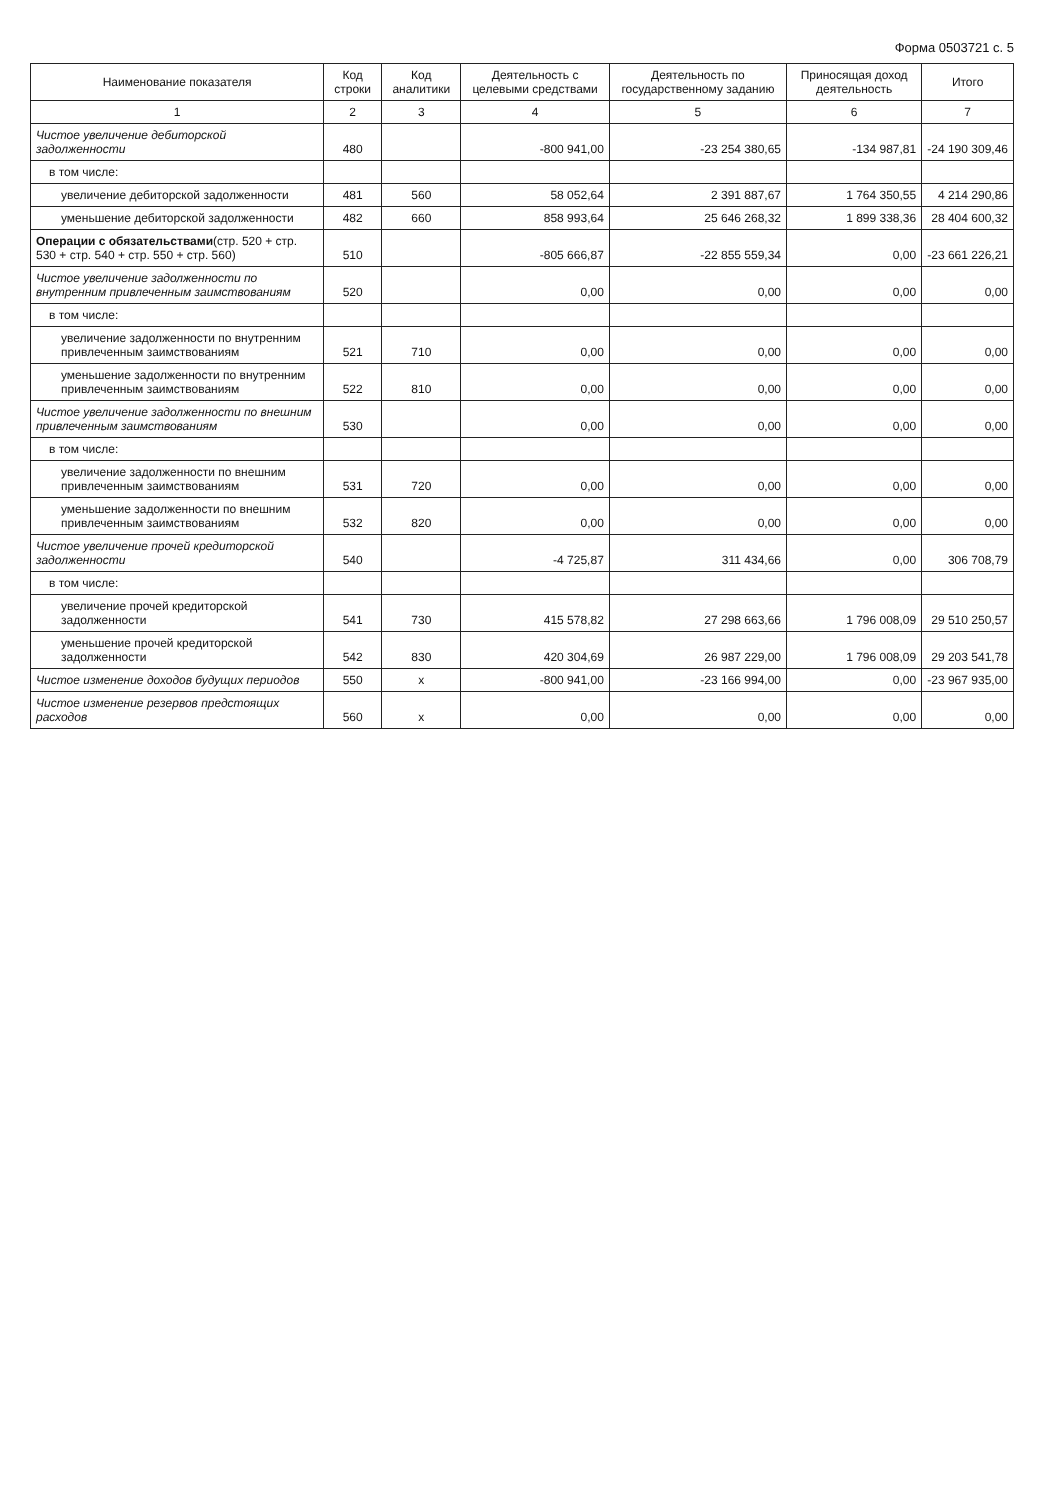Форма 0503721 с. 5
| Наименование показателя | Код строки | Код аналитики | Деятельность с целевыми средствами | Деятельность по государственному заданию | Приносящая доход деятельность | Итого |
| --- | --- | --- | --- | --- | --- | --- |
| 1 | 2 | 3 | 4 | 5 | 6 | 7 |
| Чистое увеличение дебиторской задолженности | 480 | | -800 941,00 | -23 254 380,65 | -134 987,81 | -24 190 309,46 |
| в том числе: | | | | | | |
| увеличение дебиторской задолженности | 481 | 560 | 58 052,64 | 2 391 887,67 | 1 764 350,55 | 4 214 290,86 |
| уменьшение дебиторской задолженности | 482 | 660 | 858 993,64 | 25 646 268,32 | 1 899 338,36 | 28 404 600,32 |
| Операции с обязательствами (стр. 520 + стр. 530 + стр. 540 + стр. 550 + стр. 560) | 510 | | -805 666,87 | -22 855 559,34 | 0,00 | -23 661 226,21 |
| Чистое увеличение задолженности по внутренним привлеченным заимствованиям | 520 | | 0,00 | 0,00 | 0,00 | 0,00 |
| в том числе: | | | | | | |
| увеличение задолженности по внутренним привлеченным заимствованиям | 521 | 710 | 0,00 | 0,00 | 0,00 | 0,00 |
| уменьшение задолженности по внутренним привлеченным заимствованиям | 522 | 810 | 0,00 | 0,00 | 0,00 | 0,00 |
| Чистое увеличение задолженности по внешним привлеченным заимствованиям | 530 | | 0,00 | 0,00 | 0,00 | 0,00 |
| в том числе: | | | | | | |
| увеличение задолженности по внешним привлеченным заимствованиям | 531 | 720 | 0,00 | 0,00 | 0,00 | 0,00 |
| уменьшение задолженности по внешним привлеченным заимствованиям | 532 | 820 | 0,00 | 0,00 | 0,00 | 0,00 |
| Чистое увеличение прочей кредиторской задолженности | 540 | | -4 725,87 | 311 434,66 | 0,00 | 306 708,79 |
| в том числе: | | | | | | |
| увеличение прочей кредиторской задолженности | 541 | 730 | 415 578,82 | 27 298 663,66 | 1 796 008,09 | 29 510 250,57 |
| уменьшение прочей кредиторской задолженности | 542 | 830 | 420 304,69 | 26 987 229,00 | 1 796 008,09 | 29 203 541,78 |
| Чистое изменение доходов будущих периодов | 550 | x | -800 941,00 | -23 166 994,00 | 0,00 | -23 967 935,00 |
| Чистое изменение резервов предстоящих расходов | 560 | x | 0,00 | 0,00 | 0,00 | 0,00 |